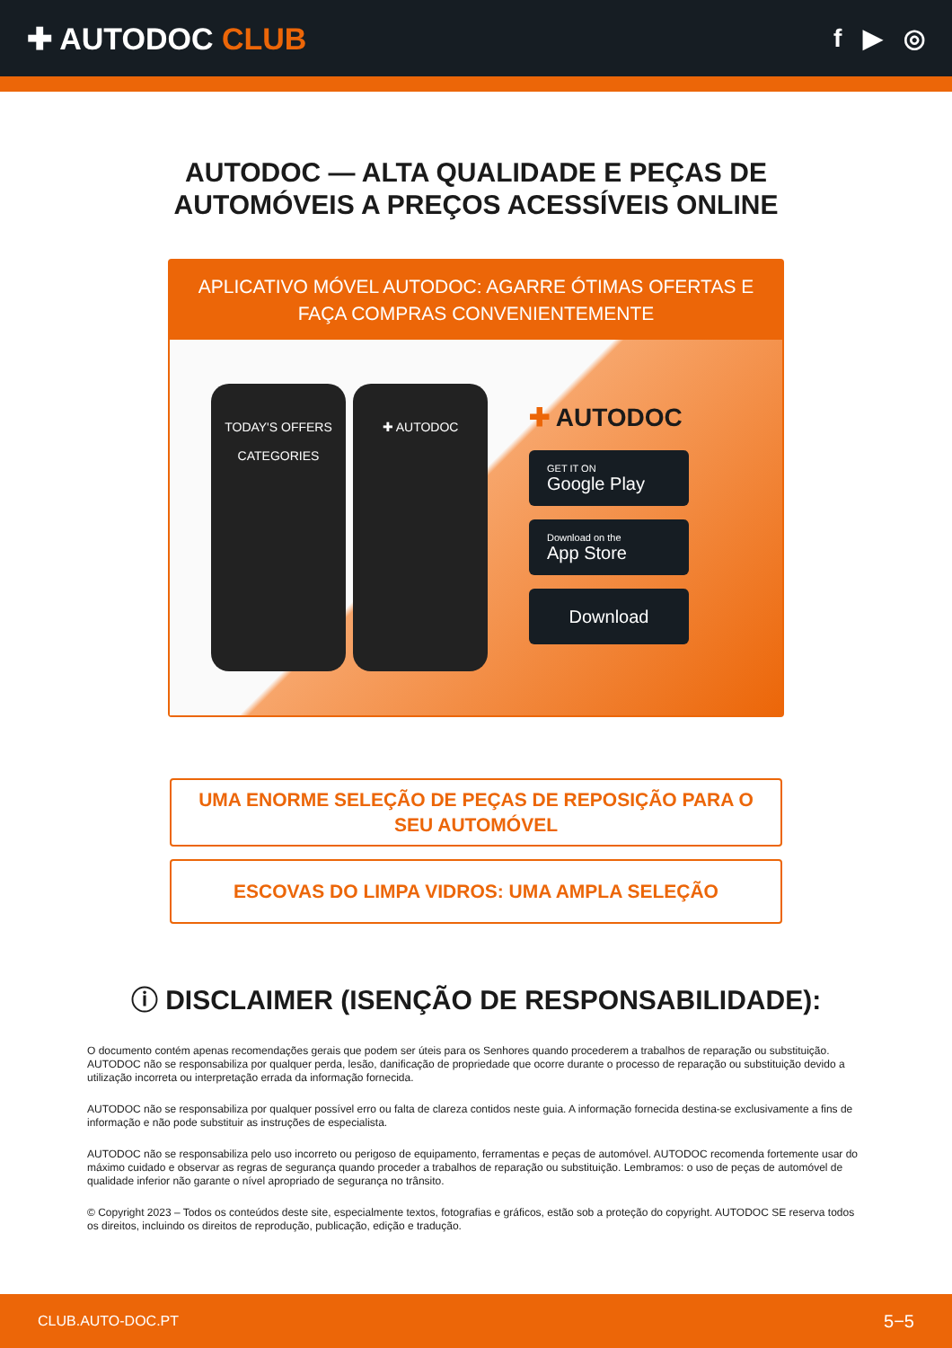✚ AUTODOC CLUB
f ▶ ◎
AUTODOC — ALTA QUALIDADE E PEÇAS DE
AUTOMÓVEIS A PREÇOS ACESSÍVEIS ONLINE
APLICATIVO MÓVEL AUTODOC: AGARRE ÓTIMAS OFERTAS E FAÇA COMPRAS CONVENIENTEMENTE
TODAY'S OFFERS
CATEGORIES
✚ AUTODOC
✚ AUTODOC
GET IT ON
Google Play
Download on the
App Store
Download
UMA ENORME SELEÇÃO DE PEÇAS DE REPOSIÇÃO PARA O SEU AUTOMÓVEL
ESCOVAS DO LIMPA VIDROS: UMA AMPLA SELEÇÃO
ⓘ DISCLAIMER (ISENÇÃO DE RESPONSABILIDADE):
O documento contém apenas recomendações gerais que podem ser úteis para os Senhores quando procederem a trabalhos de reparação ou substituição. AUTODOC não se responsabiliza por qualquer perda, lesão, danificação de propriedade que ocorre durante o processo de reparação ou substituição devido a utilização incorreta ou interpretação errada da informação fornecida.
AUTODOC não se responsabiliza por qualquer possível erro ou falta de clareza contidos neste guia. A informação fornecida destina-se exclusivamente a fins de informação e não pode substituir as instruções de especialista.
AUTODOC não se responsabiliza pelo uso incorreto ou perigoso de equipamento, ferramentas e peças de automóvel. AUTODOC recomenda fortemente usar do máximo cuidado e observar as regras de segurança quando proceder a trabalhos de reparação ou substituição. Lembramos: o uso de peças de automóvel de qualidade inferior não garante o nível apropriado de segurança no trânsito.
© Copyright 2023 – Todos os conteúdos deste site, especialmente textos, fotografias e gráficos, estão sob a proteção do copyright. AUTODOC SE reserva todos os direitos, incluindo os direitos de reprodução, publicação, edição e tradução.
CLUB.AUTO-DOC.PT 5−5